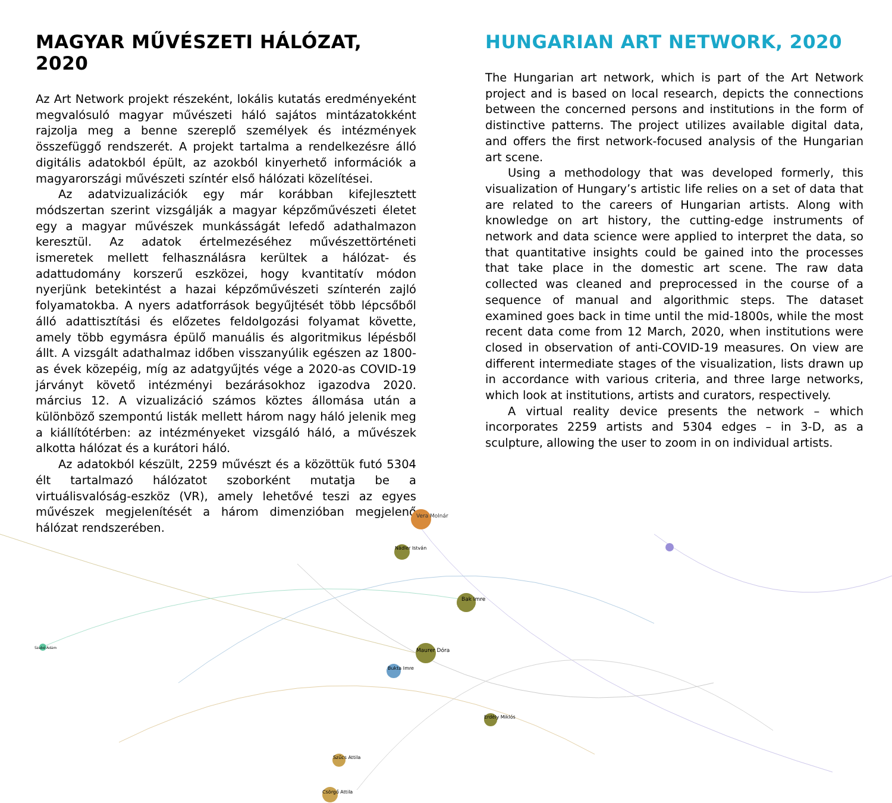MAGYAR MŰVÉSZETI HÁLÓZAT, 2020
Az Art Network projekt részeként, lokális kutatás eredményeként megvalósuló magyar művészeti háló sajátos mintázatokként rajzolja meg a benne szereplő személyek és intézmények összefüggő rendszerét. A projekt tartalma a rendelkezésre álló digitális adatokból épült, az azokból kinyerhető információk a magyarországi művészeti színtér első hálózati közelítései.
Az adatvizualizációk egy már korábban kifejlesztett módszertan szerint vizsgálják a magyar képzőművészeti életet egy a magyar művészek munkásságát lefedő adathalmazon keresztül. Az adatok értelmezéséhez művészettörténeti ismeretek mellett felhasználásra kerültek a hálózat- és adattudomány korszerű eszközei, hogy kvantitatív módon nyerjünk betekintést a hazai képzőművészeti színterén zajló folyamatokba. A nyers adatforrások begyűjtését több lépcsőből álló adattisztítási és előzetes feldolgozási folyamat követte, amely több egymásra épülő manuális és algoritmikus lépésből állt. A vizsgált adathalmaz időben visszanyúlik egészen az 1800-as évek közepéig, míg az adatgyűjtés vége a 2020-as COVID-19 járványt követő intézményi bezárásokhoz igazodva 2020. március 12. A vizualizáció számos köztes állomása után a különböző szempontú listák mellett három nagy háló jelenik meg a kiállítótérben: az intézményeket vizsgáló háló, a művészek alkotta hálózat és a kurátori háló.
Az adatokból készült, 2259 művészt és a közöttük futó 5304 élt tartalmazó hálózatot szoborként mutatja be a virtuálisvalóság-eszköz (VR), amely lehetővé teszi az egyes művészek megjelenítését a három dimenzióban megjelenő hálózat rendszerében.
HUNGARIAN ART NETWORK, 2020
The Hungarian art network, which is part of the Art Network project and is based on local research, depicts the connections between the concerned persons and institutions in the form of distinctive patterns. The project utilizes available digital data, and offers the first network-focused analysis of the Hungarian art scene.
Using a methodology that was developed formerly, this visualization of Hungary’s artistic life relies on a set of data that are related to the careers of Hungarian artists. Along with knowledge on art history, the cutting-edge instruments of network and data science were applied to interpret the data, so that quantitative insights could be gained into the processes that take place in the domestic art scene. The raw data collected was cleaned and preprocessed in the course of a sequence of manual and algorithmic steps. The dataset examined goes back in time until the mid-1800s, while the most recent data come from 12 March, 2020, when institutions were closed in observation of anti-COVID-19 measures. On view are different intermediate stages of the visualization, lists drawn up in accordance with various criteria, and three large networks, which look at institutions, artists and curators, respectively.
A virtual reality device presents the network – which incorporates 2259 artists and 5304 edges – in 3-D, as a sculpture, allowing the user to zoom in on individual artists.
Vera Molnár
Bak Imre
Maurer Dóra
Bukta Imre
Nádler István
Csörgő Attila
Szabó Ádám
Erdély Miklós
Szűcs Attila